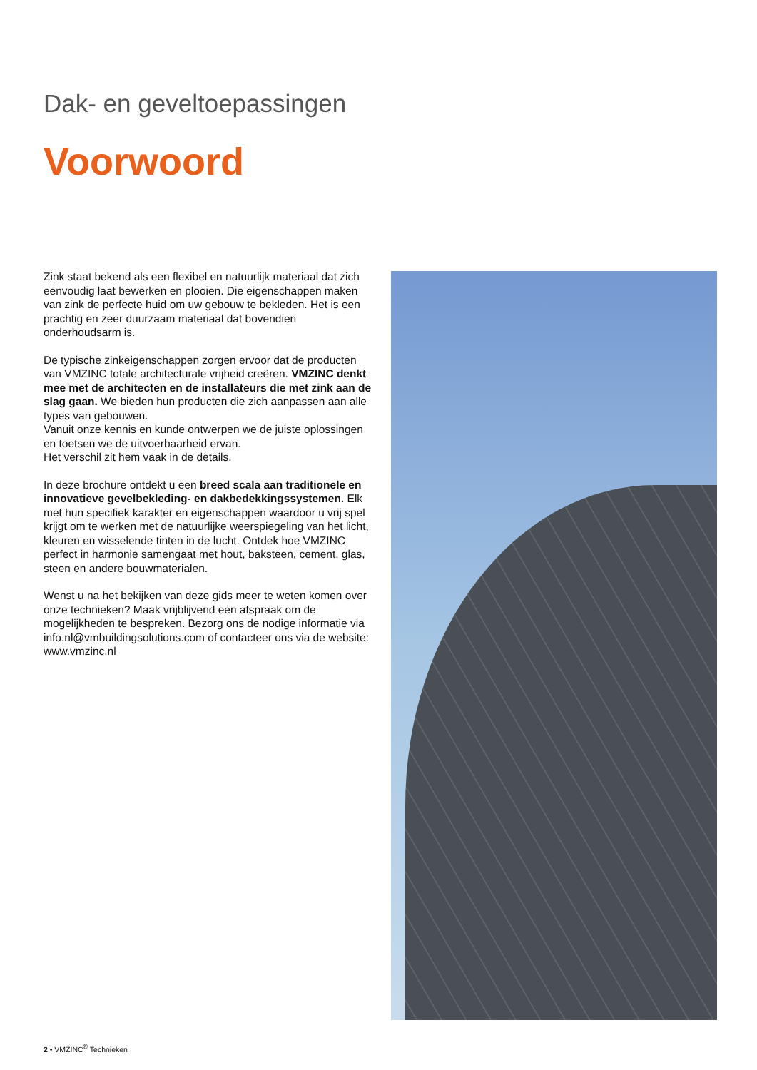Dak- en geveltoepassingen
Voorwoord
Zink staat bekend als een flexibel en natuurlijk materiaal dat zich eenvoudig laat bewerken en plooien. Die eigenschappen maken van zink de perfecte huid om uw gebouw te bekleden. Het is een prachtig en zeer duurzaam materiaal dat bovendien onderhoudsarm is.
De typische zinkeigenschappen zorgen ervoor dat de producten van VMZINC totale architecturale vrijheid creëren. VMZINC denkt mee met de architecten en de installateurs die met zink aan de slag gaan. We bieden hun producten die zich aanpassen aan alle types van gebouwen.
Vanuit onze kennis en kunde ontwerpen we de juiste oplossingen en toetsen we de uitvoerbaarheid ervan.
Het verschil zit hem vaak in de details.
In deze brochure ontdekt u een breed scala aan traditionele en innovatieve gevelbekleding- en dakbedekkingssystemen. Elk met hun specifiek karakter en eigenschappen waardoor u vrij spel krijgt om te werken met de natuurlijke weerspiegeling van het licht, kleuren en wisselende tinten in de lucht. Ontdek hoe VMZINC perfect in harmonie samengaat met hout, baksteen, cement, glas, steen en andere bouwmaterialen.
Wenst u na het bekijken van deze gids meer te weten komen over onze technieken? Maak vrijblijvend een afspraak om de mogelijkheden te bespreken. Bezorg ons de nodige informatie via info.nl@vmbuildingsolutions.com of contacteer ons via de website: www.vmzinc.nl
2 • VMZINC<sup>®</sup> Technieken